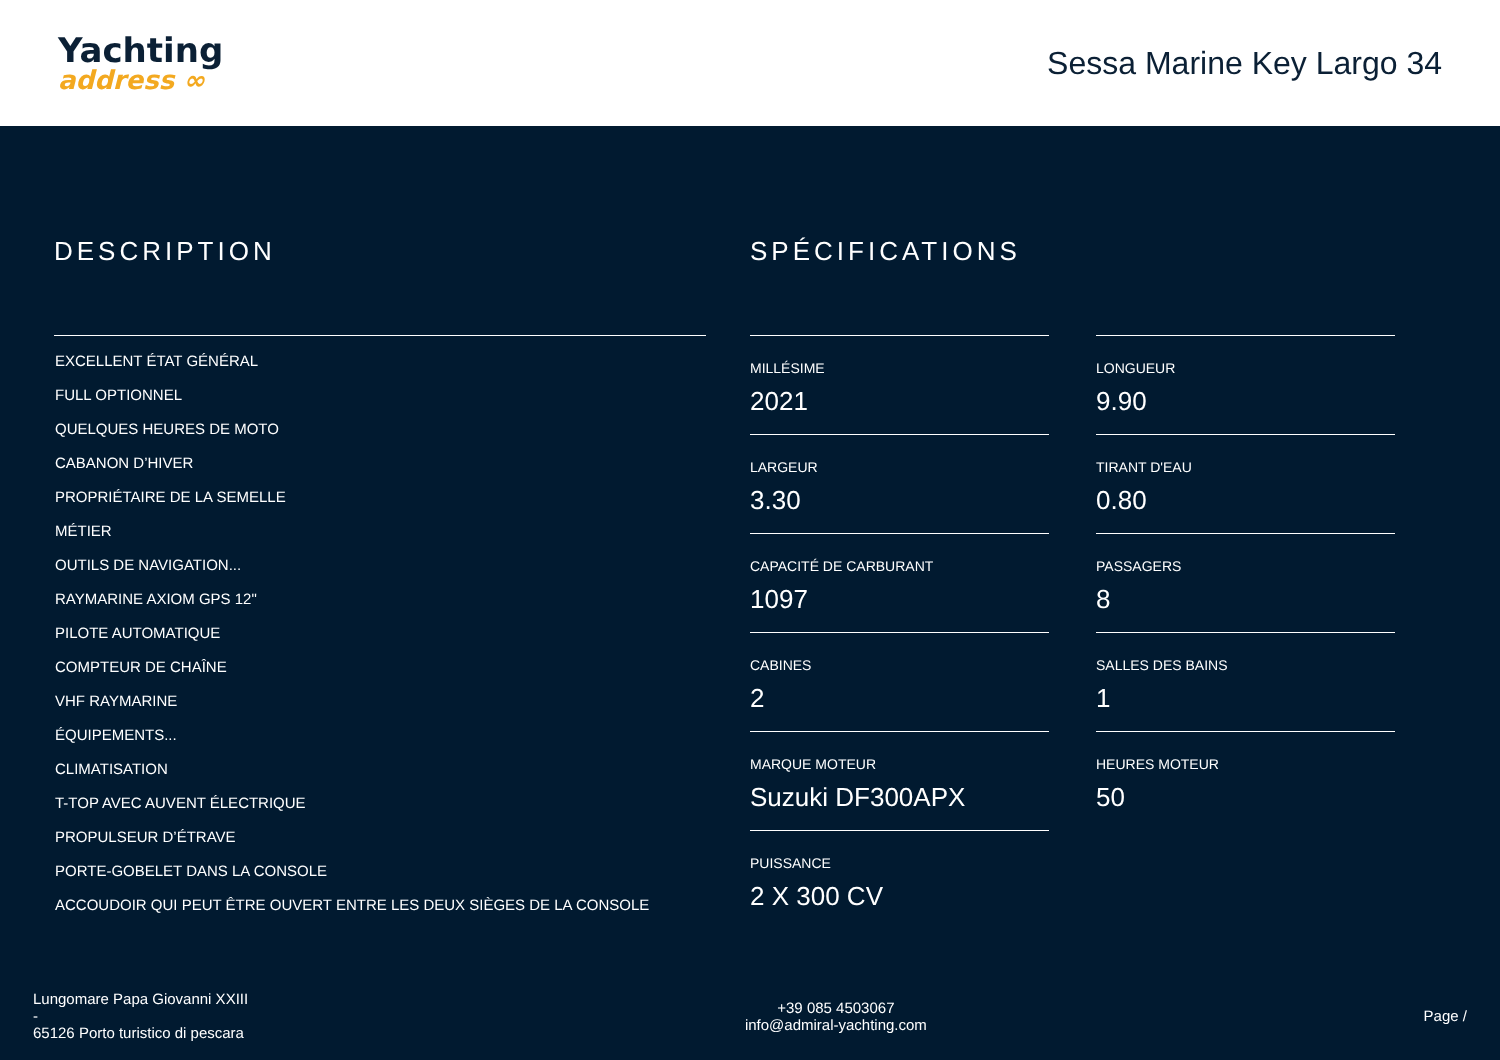Yachting
address ∞
Sessa Marine Key Largo 34
DESCRIPTION
EXCELLENT ÉTAT GÉNÉRAL
FULL OPTIONNEL
QUELQUES HEURES DE MOTO
CABANON D’HIVER
PROPRIÉTAIRE DE LA SEMELLE
MÉTIER
OUTILS DE NAVIGATION...
RAYMARINE AXIOM GPS 12"
PILOTE AUTOMATIQUE
COMPTEUR DE CHAÎNE
VHF RAYMARINE
ÉQUIPEMENTS...
CLIMATISATION
T-TOP AVEC AUVENT ÉLECTRIQUE
PROPULSEUR D’ÉTRAVE
PORTE-GOBELET DANS LA CONSOLE
ACCOUDOIR QUI PEUT ÊTRE OUVERT ENTRE LES DEUX SIÈGES DE LA CONSOLE
SPÉCIFICATIONS
MILLÉSIME
2021
LONGUEUR
9.90
LARGEUR
3.30
TIRANT D'EAU
0.80
CAPACITÉ DE CARBURANT
1097
PASSAGERS
8
CABINES
2
SALLES DES BAINS
1
MARQUE MOTEUR
Suzuki DF300APX
HEURES MOTEUR
50
PUISSANCE
2 X 300 CV
Lungomare Papa Giovanni XXIII
-
65126 Porto turistico di pescara
+39 085 4503067
info@admiral-yachting.com
Page /